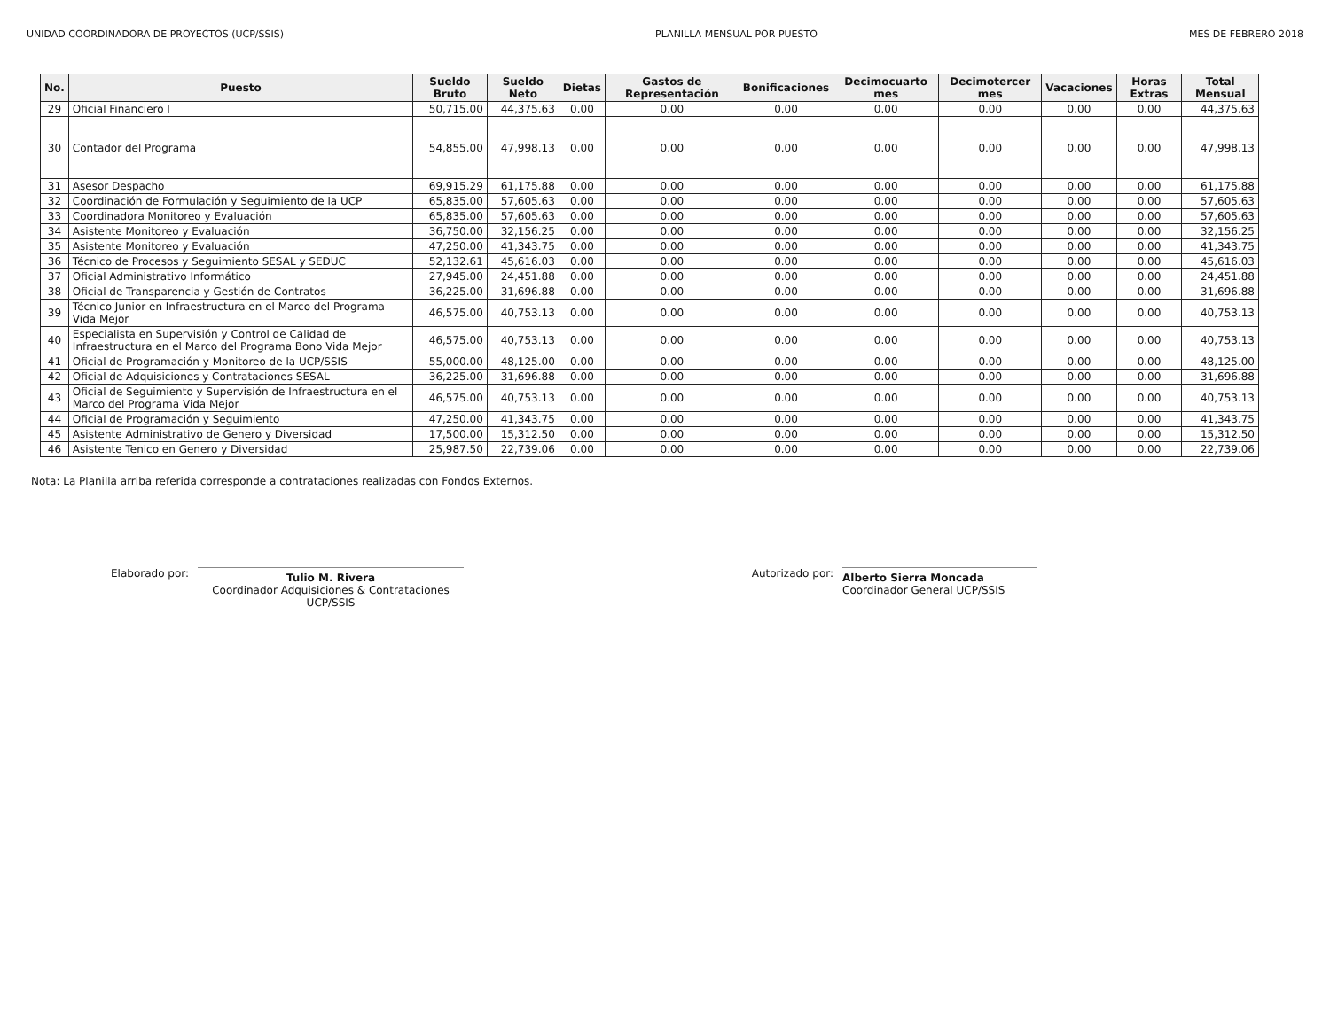UNIDAD COORDINADORA DE PROYECTOS (UCP/SSIS) PLANILLA MENSUAL POR PUESTO MES DE FEBRERO 2018
| No. | Puesto | Sueldo Bruto | Sueldo Neto | Dietas | Gastos de Representación | Bonificaciones | Decimocuarto mes | Decimotercer mes | Vacaciones | Horas Extras | Total Mensual |
| --- | --- | --- | --- | --- | --- | --- | --- | --- | --- | --- | --- |
| 29 | Oficial Financiero I | 50,715.00 | 44,375.63 | 0.00 | 0.00 | 0.00 | 0.00 | 0.00 | 0.00 | 0.00 | 44,375.63 |
| 30 | Contador del Programa | 54,855.00 | 47,998.13 | 0.00 | 0.00 | 0.00 | 0.00 | 0.00 | 0.00 | 0.00 | 47,998.13 |
| 31 | Asesor Despacho | 69,915.29 | 61,175.88 | 0.00 | 0.00 | 0.00 | 0.00 | 0.00 | 0.00 | 0.00 | 61,175.88 |
| 32 | Coordinación de Formulación y Seguimiento de la UCP | 65,835.00 | 57,605.63 | 0.00 | 0.00 | 0.00 | 0.00 | 0.00 | 0.00 | 0.00 | 57,605.63 |
| 33 | Coordinadora Monitoreo y Evaluación | 65,835.00 | 57,605.63 | 0.00 | 0.00 | 0.00 | 0.00 | 0.00 | 0.00 | 0.00 | 57,605.63 |
| 34 | Asistente Monitoreo y Evaluación | 36,750.00 | 32,156.25 | 0.00 | 0.00 | 0.00 | 0.00 | 0.00 | 0.00 | 0.00 | 32,156.25 |
| 35 | Asistente Monitoreo y Evaluación | 47,250.00 | 41,343.75 | 0.00 | 0.00 | 0.00 | 0.00 | 0.00 | 0.00 | 0.00 | 41,343.75 |
| 36 | Técnico de Procesos y Seguimiento SESAL y SEDUC | 52,132.61 | 45,616.03 | 0.00 | 0.00 | 0.00 | 0.00 | 0.00 | 0.00 | 0.00 | 45,616.03 |
| 37 | Oficial Administrativo Informático | 27,945.00 | 24,451.88 | 0.00 | 0.00 | 0.00 | 0.00 | 0.00 | 0.00 | 0.00 | 24,451.88 |
| 38 | Oficial de Transparencia y Gestión de Contratos | 36,225.00 | 31,696.88 | 0.00 | 0.00 | 0.00 | 0.00 | 0.00 | 0.00 | 0.00 | 31,696.88 |
| 39 | Técnico Junior en Infraestructura en el Marco del Programa Vida Mejor | 46,575.00 | 40,753.13 | 0.00 | 0.00 | 0.00 | 0.00 | 0.00 | 0.00 | 0.00 | 40,753.13 |
| 40 | Especialista en Supervisión y Control de Calidad de Infraestructura en el Marco del Programa Bono Vida Mejor | 46,575.00 | 40,753.13 | 0.00 | 0.00 | 0.00 | 0.00 | 0.00 | 0.00 | 0.00 | 40,753.13 |
| 41 | Oficial de Programación y Monitoreo de la UCP/SSIS | 55,000.00 | 48,125.00 | 0.00 | 0.00 | 0.00 | 0.00 | 0.00 | 0.00 | 0.00 | 48,125.00 |
| 42 | Oficial de Adquisiciones y Contrataciones SESAL | 36,225.00 | 31,696.88 | 0.00 | 0.00 | 0.00 | 0.00 | 0.00 | 0.00 | 0.00 | 31,696.88 |
| 43 | Oficial de Seguimiento y Supervisión de Infraestructura en el Marco del Programa Vida Mejor | 46,575.00 | 40,753.13 | 0.00 | 0.00 | 0.00 | 0.00 | 0.00 | 0.00 | 0.00 | 40,753.13 |
| 44 | Oficial de Programación y Seguimiento | 47,250.00 | 41,343.75 | 0.00 | 0.00 | 0.00 | 0.00 | 0.00 | 0.00 | 0.00 | 41,343.75 |
| 45 | Asistente Administrativo de Genero y Diversidad | 17,500.00 | 15,312.50 | 0.00 | 0.00 | 0.00 | 0.00 | 0.00 | 0.00 | 0.00 | 15,312.50 |
| 46 | Asistente Tenico en Genero y Diversidad | 25,987.50 | 22,739.06 | 0.00 | 0.00 | 0.00 | 0.00 | 0.00 | 0.00 | 0.00 | 22,739.06 |
Nota: La Planilla arriba referida corresponde a contrataciones realizadas con Fondos Externos.
Elaborado por:
Tulio M. Rivera
Coordinador Adquisiciones & Contrataciones
UCP/SSIS
Autorizado por:
Alberto Sierra Moncada
Coordinador General UCP/SSIS